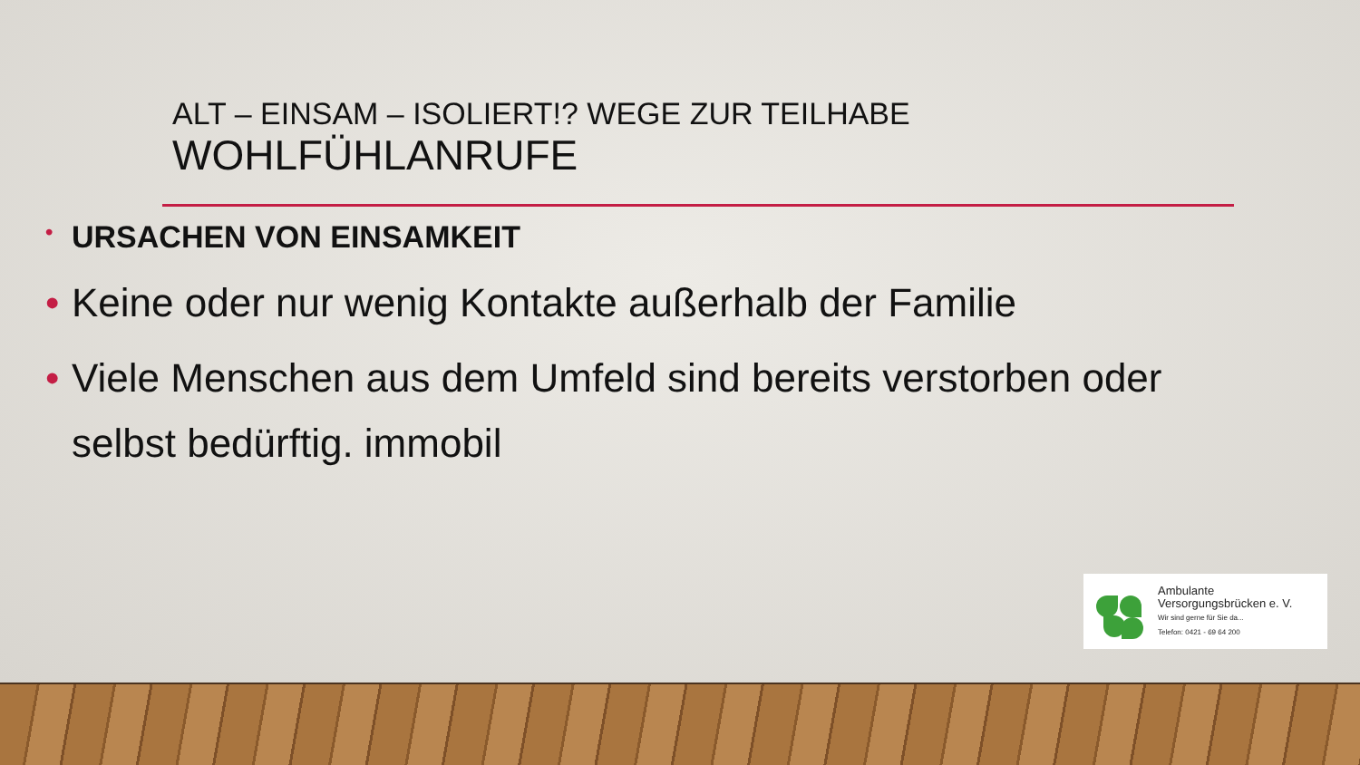ALT – EINSAM – ISOLIERT!? WEGE ZUR TEILHABE
WOHLFÜHLANRUFE
• URSACHEN VON EINSAMKEIT
• Keine oder nur wenig Kontakte außerhalb der Familie
• Viele Menschen aus dem Umfeld sind bereits verstorben oder selbst bedürftig. immobil
Ambulante
Versorgungsbrücken e. V.
Wir sind gerne für Sie da...
Telefon: 0421 - 69 64 200